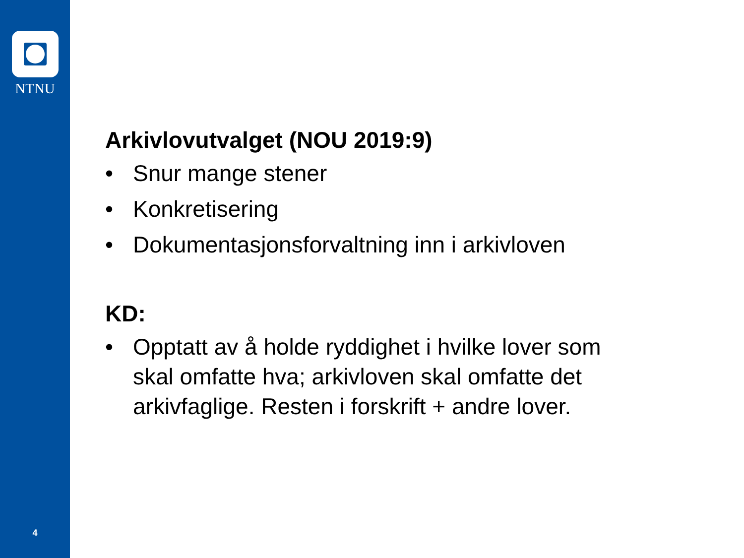NTNU
4
Arkivlovutvalget (NOU 2019:9)
• Snur mange stener
• Konkretisering
• Dokumentasjonsforvaltning inn i arkivloven
KD:
• Opptatt av å holde ryddighet i hvilke lover som
skal omfatte hva; arkivloven skal omfatte det
arkivfaglige. Resten i forskrift + andre lover.